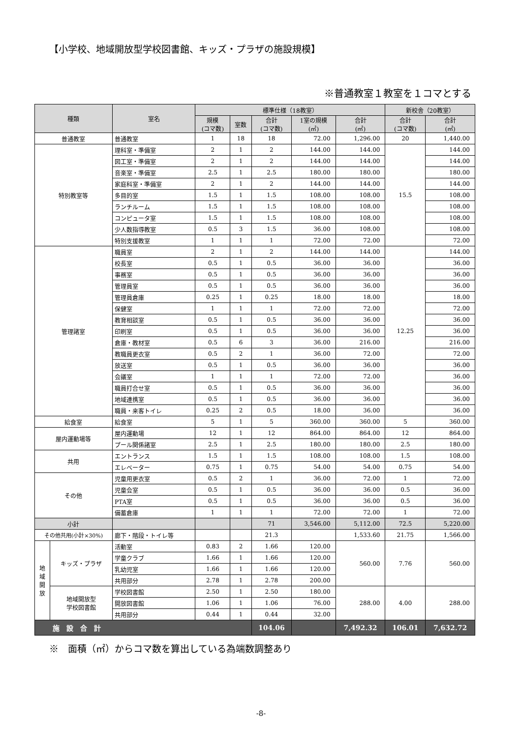【小学校、地域開放型学校図書館、キッズ・プラザの施設規模】
※普通教室１教室を１コマとする
| 種類 | | 室名 | 標準仕様（18教室） | | | | | 新校舎（20教室） | |
| --- | --- | --- | --- | --- | --- | --- | --- | --- | --- |
| | | | 規模 (コマ数) | 室数 | 合計 (コマ数) | 1室の規模 (㎡) | 合計 (㎡) | 合計 (コマ数) | 合計 (㎡) |
| 普通教室 | | 普通教室 | 1 | 18 | 18 | 72.00 | 1,296.00 | 20 | 1,440.00 |
| 特別教室等 | | 理科室・準備室 | 2 | 1 | 2 | 144.00 | 144.00 | 15.5 | 144.00 |
| | | 図工室・準備室 | 2 | 1 | 2 | 144.00 | 144.00 | | 144.00 |
| | | 音楽室・準備室 | 2.5 | 1 | 2.5 | 180.00 | 180.00 | | 180.00 |
| | | 家庭科室・準備室 | 2 | 1 | 2 | 144.00 | 144.00 | | 144.00 |
| | | 多目的室 | 1.5 | 1 | 1.5 | 108.00 | 108.00 | | 108.00 |
| | | ランチルーム | 1.5 | 1 | 1.5 | 108.00 | 108.00 | | 108.00 |
| | | コンピュータ室 | 1.5 | 1 | 1.5 | 108.00 | 108.00 | | 108.00 |
| | | 少人数指導教室 | 0.5 | 3 | 1.5 | 36.00 | 108.00 | | 108.00 |
| | | 特別支援教室 | 1 | 1 | 1 | 72.00 | 72.00 | | 72.00 |
| 管理諸室 | | 職員室 | 2 | 1 | 2 | 144.00 | 144.00 | 12.25 | 144.00 |
| | | 校長室 | 0.5 | 1 | 0.5 | 36.00 | 36.00 | | 36.00 |
| | | 事務室 | 0.5 | 1 | 0.5 | 36.00 | 36.00 | | 36.00 |
| | | 管理員室 | 0.5 | 1 | 0.5 | 36.00 | 36.00 | | 36.00 |
| | | 管理員倉庫 | 0.25 | 1 | 0.25 | 18.00 | 18.00 | | 18.00 |
| | | 保健室 | 1 | 1 | 1 | 72.00 | 72.00 | | 72.00 |
| | | 教育相談室 | 0.5 | 1 | 0.5 | 36.00 | 36.00 | | 36.00 |
| | | 印刷室 | 0.5 | 1 | 0.5 | 36.00 | 36.00 | | 36.00 |
| | | 倉庫・教材室 | 0.5 | 6 | 3 | 36.00 | 216.00 | | 216.00 |
| | | 教職員更衣室 | 0.5 | 2 | 1 | 36.00 | 72.00 | | 72.00 |
| | | 放送室 | 0.5 | 1 | 0.5 | 36.00 | 36.00 | | 36.00 |
| | | 会議室 | 1 | 1 | 1 | 72.00 | 72.00 | | 36.00 |
| | | 職員打合せ室 | 0.5 | 1 | 0.5 | 36.00 | 36.00 | | 36.00 |
| | | 地域連携室 | 0.5 | 1 | 0.5 | 36.00 | 36.00 | | 36.00 |
| | | 職員・来客トイレ | 0.25 | 2 | 0.5 | 18.00 | 36.00 | | 36.00 |
| 給食室 | | 給食室 | 5 | 1 | 5 | 360.00 | 360.00 | 5 | 360.00 |
| 屋内運動場等 | | 屋内運動場 | 12 | 1 | 12 | 864.00 | 864.00 | 12 | 864.00 |
| | | プール関係諸室 | 2.5 | 1 | 2.5 | 180.00 | 180.00 | 2.5 | 180.00 |
| 共用 | | エントランス | 1.5 | 1 | 1.5 | 108.00 | 108.00 | 1.5 | 108.00 |
| | | エレベーター | 0.75 | 1 | 0.75 | 54.00 | 54.00 | 0.75 | 54.00 |
| その他 | | 児童用更衣室 | 0.5 | 2 | 1 | 36.00 | 72.00 | 1 | 72.00 |
| | | 児童会室 | 0.5 | 1 | 0.5 | 36.00 | 36.00 | 0.5 | 36.00 |
| | | PTA室 | 0.5 | 1 | 0.5 | 36.00 | 36.00 | 0.5 | 36.00 |
| | | 備蓄倉庫 | 1 | 1 | 1 | 72.00 | 72.00 | 1 | 72.00 |
| 小計 | | | | | 71 | 3,546.00 | 5,112.00 | 72.5 | 5,220.00 |
| その他共用(小計×30%) | | 廊下・階段・トイレ等 | | | 21.3 | | 1,533.60 | 21.75 | 1,566.00 |
| 地 域 開 放 | キッズ・プラザ | 活動室 | 0.83 | 2 | 1.66 | 120.00 | 560.00 | 7.76 | 560.00 |
| | | 学童クラブ | 1.66 | 1 | 1.66 | 120.00 | | | |
| | | 乳幼児室 | 1.66 | 1 | 1.66 | 120.00 | | | |
| | | 共用部分 | 2.78 | 1 | 2.78 | 200.00 | | | |
| | 地域開放型 学校図書館 | 学校図書館 | 2.50 | 1 | 2.50 | 180.00 | 288.00 | 4.00 | 288.00 |
| | | 開放図書館 | 1.06 | 1 | 1.06 | 76.00 | | | |
| | | 共用部分 | 0.44 | 1 | 0.44 | 32.00 | | | |
| 施 設 合 計 | | | | | 104.06 | | 7,492.32 | 106.01 | 7,632.72 |
※　面積（㎡）からコマ数を算出している為端数調整あり
-8-